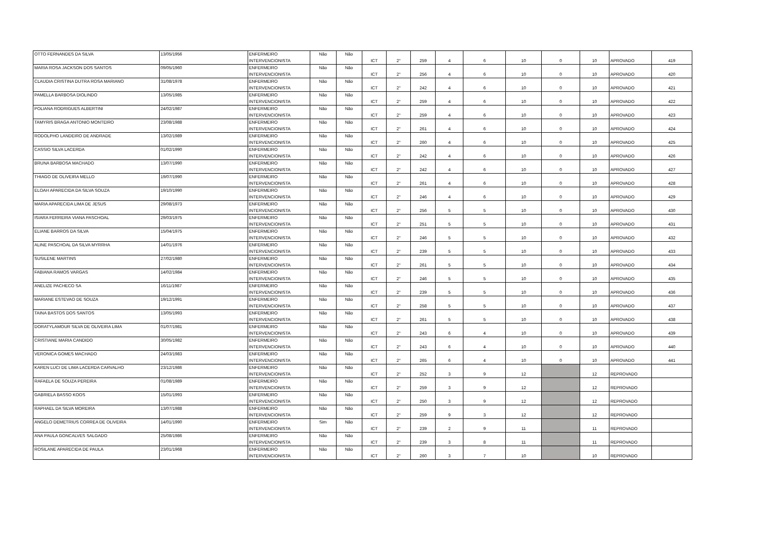| OTTO FERNANDES DA SILVA | 13/05/1956 | ENFERMEIRO INTERVENCIONISTA | Não | Não | ICT | 2° | 259 | 4 | 6 | 10 | 0 | 10 | APROVADO | 419 |
| MARIA ROSA JACKSON DOS SANTOS | 09/05/1960 | ENFERMEIRO INTERVENCIONISTA | Não | Não | ICT | 2° | 256 | 4 | 6 | 10 | 0 | 10 | APROVADO | 420 |
| CLAUDIA CRISTINA DUTRA ROSA MARIANO | 31/08/1978 | ENFERMEIRO INTERVENCIONISTA | Não | Não | ICT | 2° | 242 | 4 | 6 | 10 | 0 | 10 | APROVADO | 421 |
| PAMELLA BARBOSA DIOLINDO | 13/05/1985 | ENFERMEIRO INTERVENCIONISTA | Não | Não | ICT | 2° | 259 | 4 | 6 | 10 | 0 | 10 | APROVADO | 422 |
| POLIANA RODRIGUES ALBERTINI | 24/02/1987 | ENFERMEIRO INTERVENCIONISTA | Não | Não | ICT | 2° | 259 | 4 | 6 | 10 | 0 | 10 | APROVADO | 423 |
| TAMYRIS BRAGA ANTONIO MONTEIRO | 23/08/1988 | ENFERMEIRO INTERVENCIONISTA | Não | Não | ICT | 2° | 261 | 4 | 6 | 10 | 0 | 10 | APROVADO | 424 |
| RODOLPHO LANDEIRO DE ANDRADE | 13/02/1989 | ENFERMEIRO INTERVENCIONISTA | Não | Não | ICT | 2° | 260 | 4 | 6 | 10 | 0 | 10 | APROVADO | 425 |
| CASSIO SILVA LACERDA | 01/02/1990 | ENFERMEIRO INTERVENCIONISTA | Não | Não | ICT | 2° | 242 | 4 | 6 | 10 | 0 | 10 | APROVADO | 426 |
| BRUNA BARBOSA MACHADO | 13/07/1990 | ENFERMEIRO INTERVENCIONISTA | Não | Não | ICT | 2° | 242 | 4 | 6 | 10 | 0 | 10 | APROVADO | 427 |
| THIAGO DE OLIVEIRA MELLO | 19/07/1990 | ENFERMEIRO INTERVENCIONISTA | Não | Não | ICT | 2° | 261 | 4 | 6 | 10 | 0 | 10 | APROVADO | 428 |
| ELOAH APARECIDA DA SILVA SOUZA | 19/10/1990 | ENFERMEIRO INTERVENCIONISTA | Não | Não | ICT | 2° | 246 | 4 | 6 | 10 | 0 | 10 | APROVADO | 429 |
| MARIA APARECIDA LIMA DE JESUS | 29/08/1973 | ENFERMEIRO INTERVENCIONISTA | Não | Não | ICT | 2° | 256 | 5 | 5 | 10 | 0 | 10 | APROVADO | 430 |
| ISIARA FERREIRA VIANA PASCHOAL | 29/03/1975 | ENFERMEIRO INTERVENCIONISTA | Não | Não | ICT | 2° | 251 | 5 | 5 | 10 | 0 | 10 | APROVADO | 431 |
| ELIANE BARROS DA SILVA | 15/04/1975 | ENFERMEIRO INTERVENCIONISTA | Não | Não | ICT | 2° | 246 | 5 | 5 | 10 | 0 | 10 | APROVADO | 432 |
| ALINE PASCHOAL DA SILVA MYRRHA | 14/01/1976 | ENFERMEIRO INTERVENCIONISTA | Não | Não | ICT | 2° | 239 | 5 | 5 | 10 | 0 | 10 | APROVADO | 433 |
| SUSILENE MARTINS | 27/02/1980 | ENFERMEIRO INTERVENCIONISTA | Não | Não | ICT | 2° | 261 | 5 | 5 | 10 | 0 | 10 | APROVADO | 434 |
| FABIANA RAMOS VARGAS | 14/02/1984 | ENFERMEIRO INTERVENCIONISTA | Não | Não | ICT | 2° | 246 | 5 | 5 | 10 | 0 | 10 | APROVADO | 435 |
| ANELIZE PACHECO SA | 16/11/1987 | ENFERMEIRO INTERVENCIONISTA | Não | Não | ICT | 2° | 239 | 5 | 5 | 10 | 0 | 10 | APROVADO | 436 |
| MARIANE ESTEVAO DE SOUZA | 19/12/1991 | ENFERMEIRO INTERVENCIONISTA | Não | Não | ICT | 2° | 258 | 5 | 5 | 10 | 0 | 10 | APROVADO | 437 |
| TAINA BASTOS DOS SANTOS | 13/05/1993 | ENFERMEIRO INTERVENCIONISTA | Não | Não | ICT | 2° | 261 | 5 | 5 | 10 | 0 | 10 | APROVADO | 438 |
| DORATYLAMOUR SILVA DE OLIVEIRA LIMA | 01/07/1981 | ENFERMEIRO INTERVENCIONISTA | Não | Não | ICT | 2° | 243 | 6 | 4 | 10 | 0 | 10 | APROVADO | 439 |
| CRISTIANE MARIA CANDIDO | 30/05/1982 | ENFERMEIRO INTERVENCIONISTA | Não | Não | ICT | 2° | 243 | 6 | 4 | 10 | 0 | 10 | APROVADO | 440 |
| VERONICA GOMES MACHADO | 24/03/1983 | ENFERMEIRO INTERVENCIONISTA | Não | Não | ICT | 2° | 265 | 6 | 4 | 10 | 0 | 10 | APROVADO | 441 |
| KAREN LUCI DE LIMA LACERDA CARVALHO | 23/12/1986 | ENFERMEIRO INTERVENCIONISTA | Não | Não | ICT | 2° | 252 | 3 | 9 | 12 | | 12 | REPROVADO | |
| RAFAELA DE SOUZA PEREIRA | 01/08/1989 | ENFERMEIRO INTERVENCIONISTA | Não | Não | ICT | 2° | 259 | 3 | 9 | 12 | | 12 | REPROVADO | |
| GABRIELA BASSO KOOS | 15/01/1993 | ENFERMEIRO INTERVENCIONISTA | Não | Não | ICT | 2° | 250 | 3 | 9 | 12 | | 12 | REPROVADO | |
| RAPHAEL DA SILVA MOREIRA | 13/07/1988 | ENFERMEIRO INTERVENCIONISTA | Não | Não | ICT | 2° | 259 | 9 | 3 | 12 | | 12 | REPROVADO | |
| ANGELO DEMETRIUS CORREA DE OLIVEIRA | 14/01/1990 | ENFERMEIRO INTERVENCIONISTA | Sim | Não | ICT | 2° | 239 | 2 | 9 | 11 | | 11 | REPROVADO | |
| ANA PAULA GONCALVES SALGADO | 25/08/1986 | ENFERMEIRO INTERVENCIONISTA | Não | Não | ICT | 2° | 239 | 3 | 8 | 11 | | 11 | REPROVADO | |
| ROSILANE APARECIDA DE PAULA | 23/01/1968 | ENFERMEIRO INTERVENCIONISTA | Não | Não | ICT | 2° | 260 | 3 | 7 | 10 | | 10 | REPROVADO | |